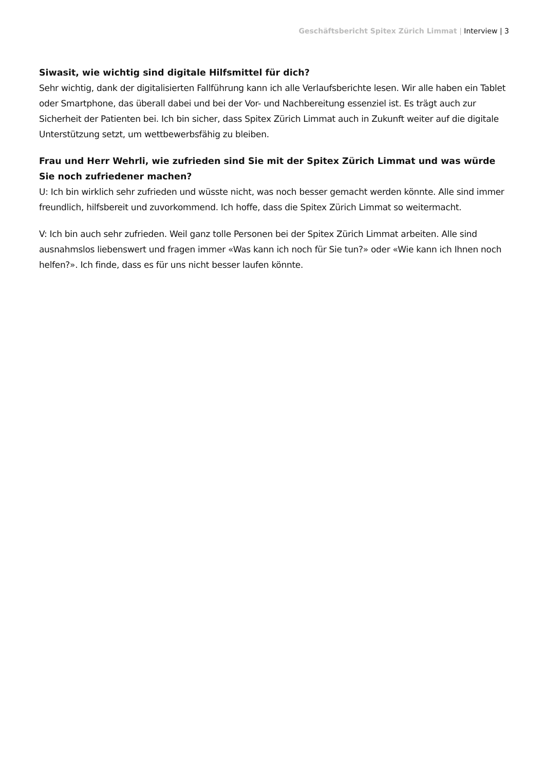Geschäftsbericht Spitex Zürich Limmat | Interview | 3
Siwasit, wie wichtig sind digitale Hilfsmittel für dich?
Sehr wichtig, dank der digitalisierten Fallführung kann ich alle Verlaufsberichte lesen. Wir alle haben ein Tablet oder Smartphone, das überall dabei und bei der Vor- und Nachbereitung essenziel ist. Es trägt auch zur Sicherheit der Patienten bei. Ich bin sicher, dass Spitex Zürich Limmat auch in Zukunft weiter auf die digitale Unterstützung setzt, um wettbewerbsfähig zu bleiben.
Frau und Herr Wehrli, wie zufrieden sind Sie mit der Spitex Zürich Limmat und was würde Sie noch zufriedener machen?
U: Ich bin wirklich sehr zufrieden und wüsste nicht, was noch besser gemacht werden könnte. Alle sind immer freundlich, hilfsbereit und zuvorkommend. Ich hoffe, dass die Spitex Zürich Limmat so weitermacht.
V: Ich bin auch sehr zufrieden. Weil ganz tolle Personen bei der Spitex Zürich Limmat arbeiten. Alle sind ausnahmslos liebenswert und fragen immer «Was kann ich noch für Sie tun?» oder «Wie kann ich Ihnen noch helfen?». Ich finde, dass es für uns nicht besser laufen könnte.